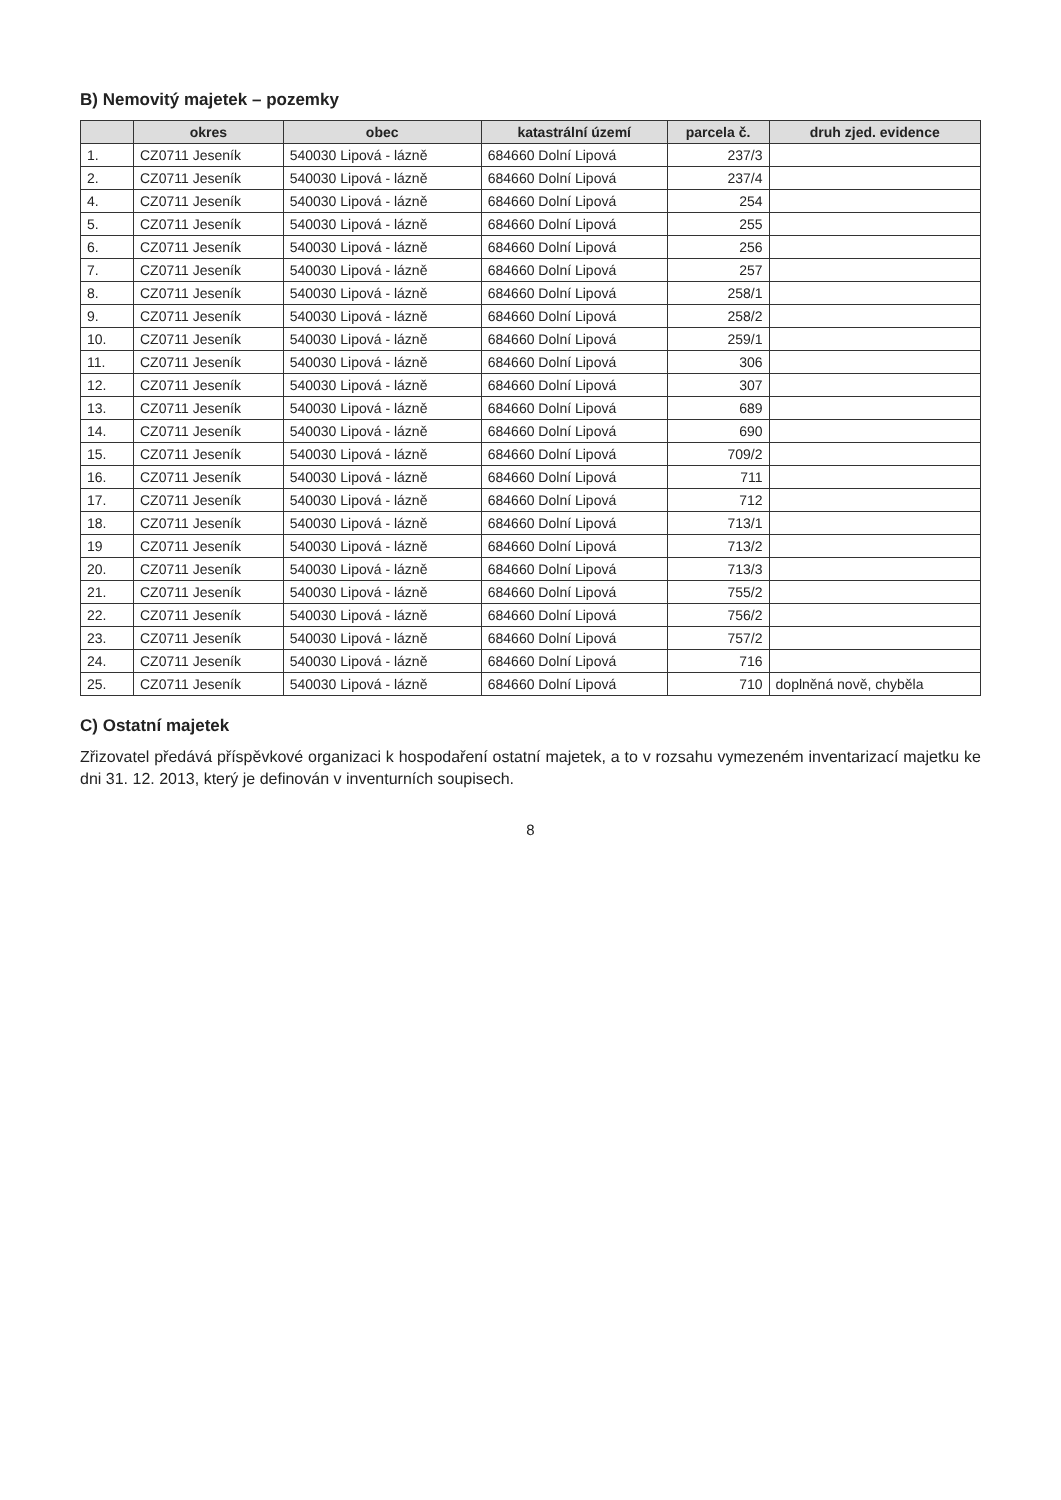B) Nemovitý majetek – pozemky
| | okres | obec | katastrální území | parcela č. | druh zjed. evidence |
| --- | --- | --- | --- | --- | --- |
| 1. | CZ0711 Jeseník | 540030 Lipová - lázně | 684660 Dolní Lipová | 237/3 | |
| 2. | CZ0711 Jeseník | 540030 Lipová - lázně | 684660 Dolní Lipová | 237/4 | |
| 4. | CZ0711 Jeseník | 540030 Lipová - lázně | 684660 Dolní Lipová | 254 | |
| 5. | CZ0711 Jeseník | 540030 Lipová - lázně | 684660 Dolní Lipová | 255 | |
| 6. | CZ0711 Jeseník | 540030 Lipová - lázně | 684660 Dolní Lipová | 256 | |
| 7. | CZ0711 Jeseník | 540030 Lipová - lázně | 684660 Dolní Lipová | 257 | |
| 8. | CZ0711 Jeseník | 540030 Lipová - lázně | 684660 Dolní Lipová | 258/1 | |
| 9. | CZ0711 Jeseník | 540030 Lipová - lázně | 684660 Dolní Lipová | 258/2 | |
| 10. | CZ0711 Jeseník | 540030 Lipová - lázně | 684660 Dolní Lipová | 259/1 | |
| 11. | CZ0711 Jeseník | 540030 Lipová - lázně | 684660 Dolní Lipová | 306 | |
| 12. | CZ0711 Jeseník | 540030 Lipová - lázně | 684660 Dolní Lipová | 307 | |
| 13. | CZ0711 Jeseník | 540030 Lipová - lázně | 684660 Dolní Lipová | 689 | |
| 14. | CZ0711 Jeseník | 540030 Lipová - lázně | 684660 Dolní Lipová | 690 | |
| 15. | CZ0711 Jeseník | 540030 Lipová - lázně | 684660 Dolní Lipová | 709/2 | |
| 16. | CZ0711 Jeseník | 540030 Lipová - lázně | 684660 Dolní Lipová | 711 | |
| 17. | CZ0711 Jeseník | 540030 Lipová - lázně | 684660 Dolní Lipová | 712 | |
| 18. | CZ0711 Jeseník | 540030 Lipová - lázně | 684660 Dolní Lipová | 713/1 | |
| 19 | CZ0711 Jeseník | 540030 Lipová - lázně | 684660 Dolní Lipová | 713/2 | |
| 20. | CZ0711 Jeseník | 540030 Lipová - lázně | 684660 Dolní Lipová | 713/3 | |
| 21. | CZ0711 Jeseník | 540030 Lipová - lázně | 684660 Dolní Lipová | 755/2 | |
| 22. | CZ0711 Jeseník | 540030 Lipová - lázně | 684660 Dolní Lipová | 756/2 | |
| 23. | CZ0711 Jeseník | 540030 Lipová - lázně | 684660 Dolní Lipová | 757/2 | |
| 24. | CZ0711 Jeseník | 540030 Lipová - lázně | 684660 Dolní Lipová | 716 | |
| 25. | CZ0711 Jeseník | 540030 Lipová - lázně | 684660 Dolní Lipová | 710 | doplněná nově, chyběla |
C) Ostatní majetek
Zřizovatel předává příspěvkové organizaci k hospodaření ostatní majetek, a to v rozsahu vymezeném inventarizací majetku ke dni 31. 12. 2013, který je definován v inventurních soupisech.
8